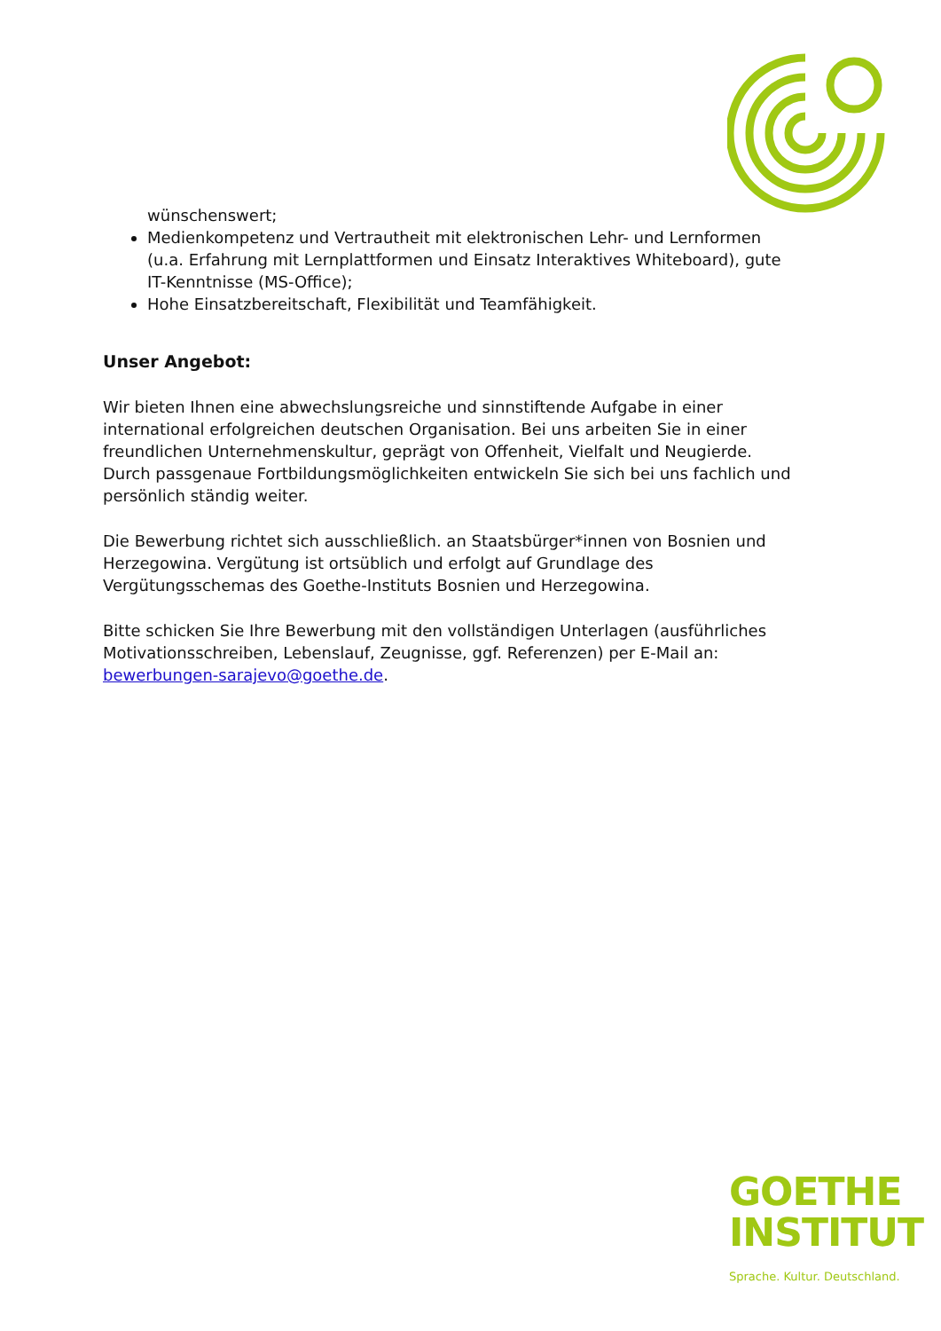wünschenswert;
Medienkompetenz und Vertrautheit mit elektronischen Lehr- und Lernformen (u.a. Erfahrung mit Lernplattformen und Einsatz Interaktives Whiteboard), gute IT-Kenntnisse (MS-Office);
Hohe Einsatzbereitschaft, Flexibilität und Teamfähigkeit.
Unser Angebot:
Wir bieten Ihnen eine abwechslungsreiche und sinnstiftende Aufgabe in einer international erfolgreichen deutschen Organisation. Bei uns arbeiten Sie in einer freundlichen Unternehmenskultur, geprägt von Offenheit, Vielfalt und Neugierde. Durch passgenaue Fortbildungsmöglichkeiten entwickeln Sie sich bei uns fachlich und persönlich ständig weiter.
Die Bewerbung richtet sich ausschließlich. an Staatsbürger*innen von Bosnien und Herzegowina. Vergütung ist ortsüblich und erfolgt auf Grundlage des Vergütungsschemas des Goethe-Instituts Bosnien und Herzegowina.
Bitte schicken Sie Ihre Bewerbung mit den vollständigen Unterlagen (ausführliches Motivationsschreiben, Lebenslauf, Zeugnisse, ggf. Referenzen) per E-Mail an: bewerbungen-sarajevo@goethe.de.
GOETHE
INSTITUT
Sprache. Kultur. Deutschland.